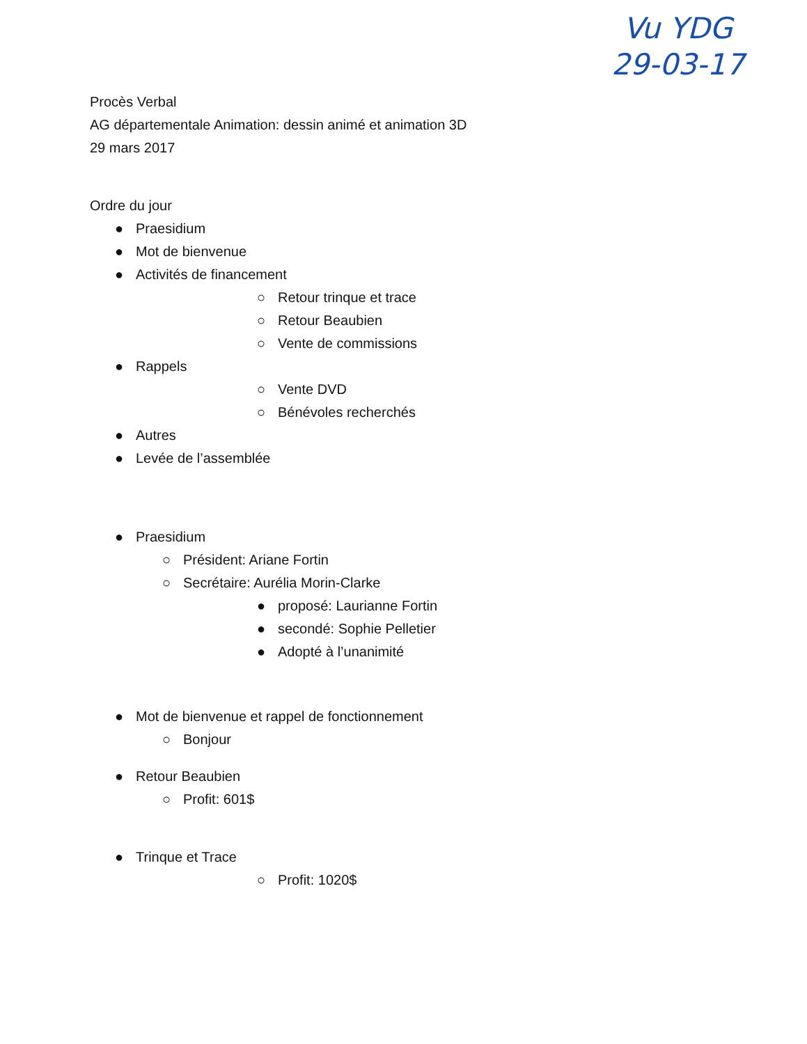Procès Verbal
AG départementale Animation: dessin animé et animation 3D
29 mars 2017
Ordre du jour
● Praesidium
● Mot de bienvenue
● Activités de financement
○ Retour trinque et trace
○ Retour Beaubien
○ Vente de commissions
● Rappels
○ Vente DVD
○ Bénévoles recherchés
● Autres
● Levée de l’assemblée
● Praesidium
○ Président: Ariane Fortin
○ Secrétaire: Aurélia Morin-Clarke
● proposé: Laurianne Fortin
● secondé: Sophie Pelletier
● Adopté à l’unanimité
● Mot de bienvenue et rappel de fonctionnement
○ Bonjour
● Retour Beaubien
○ Profit: 601$
● Trinque et Trace
○ Profit: 1020$
Vu YDG
29-03-17